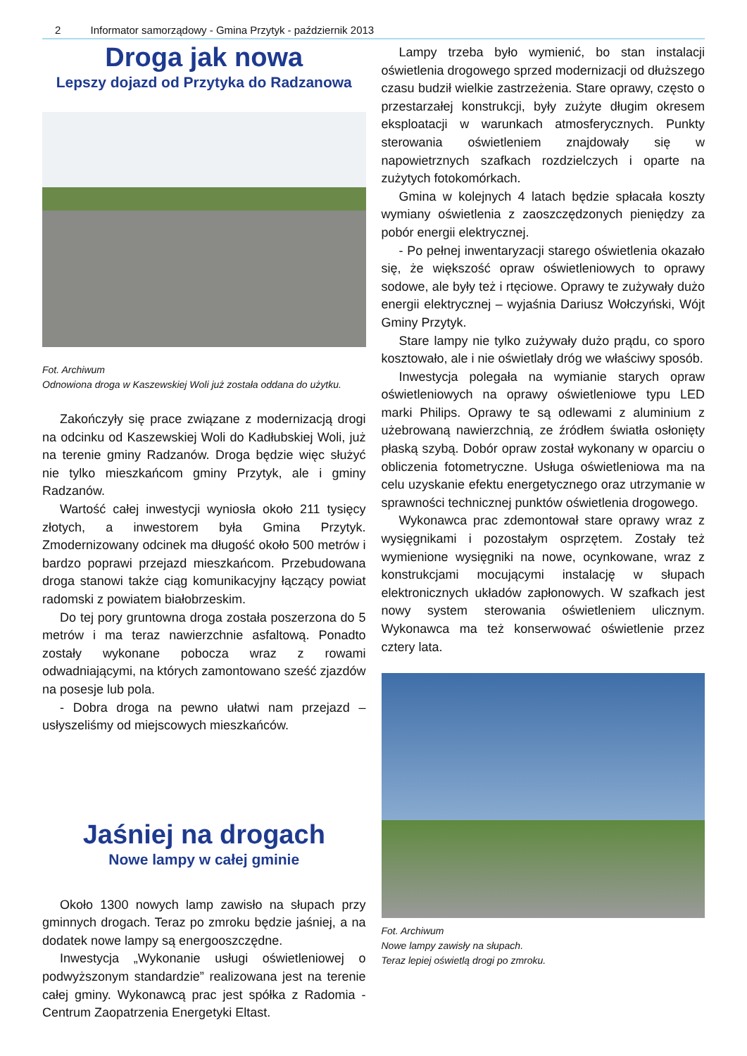2 Informator samorządowy - Gmina Przytyk - październik 2013
Droga jak nowa
Lepszy dojazd od Przytyka do Radzanowa
Fot. Archiwum
Odnowiona droga w Kaszewskiej Woli już została oddana do użytku.
Zakończyły się prace związane z modernizacją drogi na odcinku od Kaszewskiej Woli do Kadłubskiej Woli, już na terenie gminy Radzanów. Droga będzie więc służyć nie tylko mieszkańcom gminy Przytyk, ale i gminy Radzanów.
Wartość całej inwestycji wyniosła około 211 tysięcy złotych, a inwestorem była Gmina Przytyk. Zmodernizowany odcinek ma długość około 500 metrów i bardzo poprawi przejazd mieszkańcom. Przebudowana droga stanowi także ciąg komunikacyjny łączący powiat radomski z powiatem białobrzeskim.
Do tej pory gruntowna droga została poszerzona do 5 metrów i ma teraz nawierzchnie asfaltową. Ponadto zostały wykonane pobocza wraz z rowami odwadniającymi, na których zamontowano sześć zjazdów na posesje lub pola.
- Dobra droga na pewno ułatwi nam przejazd – usłyszeliśmy od miejscowych mieszkańców.
Jaśniej na drogach
Nowe lampy w całej gminie
Około 1300 nowych lamp zawisło na słupach przy gminnych drogach. Teraz po zmroku będzie jaśniej, a na dodatek nowe lampy są energooszczędne.
Inwestycja „Wykonanie usługi oświetleniowej o podwyższonym standardzie” realizowana jest na terenie całej gminy. Wykonawcą prac jest spółka z Radomia - Centrum Zaopatrzenia Energetyki Eltast.
Lampy trzeba było wymienić, bo stan instalacji oświetlenia drogowego sprzed modernizacji od dłuższego czasu budził wielkie zastrzeżenia. Stare oprawy, często o przestarzałej konstrukcji, były zużyte długim okresem eksploatacji w warunkach atmosferycznych. Punkty sterowania oświetleniem znajdowały się w napowietrznych szafkach rozdzielczych i oparte na zużytych fotokomórkach.
Gmina w kolejnych 4 latach będzie spłacała koszty wymiany oświetlenia z zaoszczędzonych pieniędzy za pobór energii elektrycznej.
- Po pełnej inwentaryzacji starego oświetlenia okazało się, że większość opraw oświetleniowych to oprawy sodowe, ale były też i rtęciowe. Oprawy te zużywały dużo energii elektrycznej – wyjaśnia Dariusz Wołczyński, Wójt Gminy Przytyk.
Stare lampy nie tylko zużywały dużo prądu, co sporo kosztowało, ale i nie oświetlały dróg we właściwy sposób.
Inwestycja polegała na wymianie starych opraw oświetleniowych na oprawy oświetleniowe typu LED marki Philips. Oprawy te są odlewami z aluminium z użebrowaną nawierzchnią, ze źródłem światła osłonięty płaską szybą. Dobór opraw został wykonany w oparciu o obliczenia fotometryczne. Usługa oświetleniowa ma na celu uzyskanie efektu energetycznego oraz utrzymanie w sprawności technicznej punktów oświetlenia drogowego.
Wykonawca prac zdemontował stare oprawy wraz z wysięgnikami i pozostałym osprzętem. Zostały też wymienione wysięgniki na nowe, ocynkowane, wraz z konstrukcjami mocującymi instalację w słupach elektronicznych układów zapłonowych. W szafkach jest nowy system sterowania oświetleniem ulicznym. Wykonawca ma też konserwować oświetlenie przez cztery lata.
Fot. Archiwum
Nowe lampy zawisły na słupach.
Teraz lepiej oświetlą drogi po zmroku.